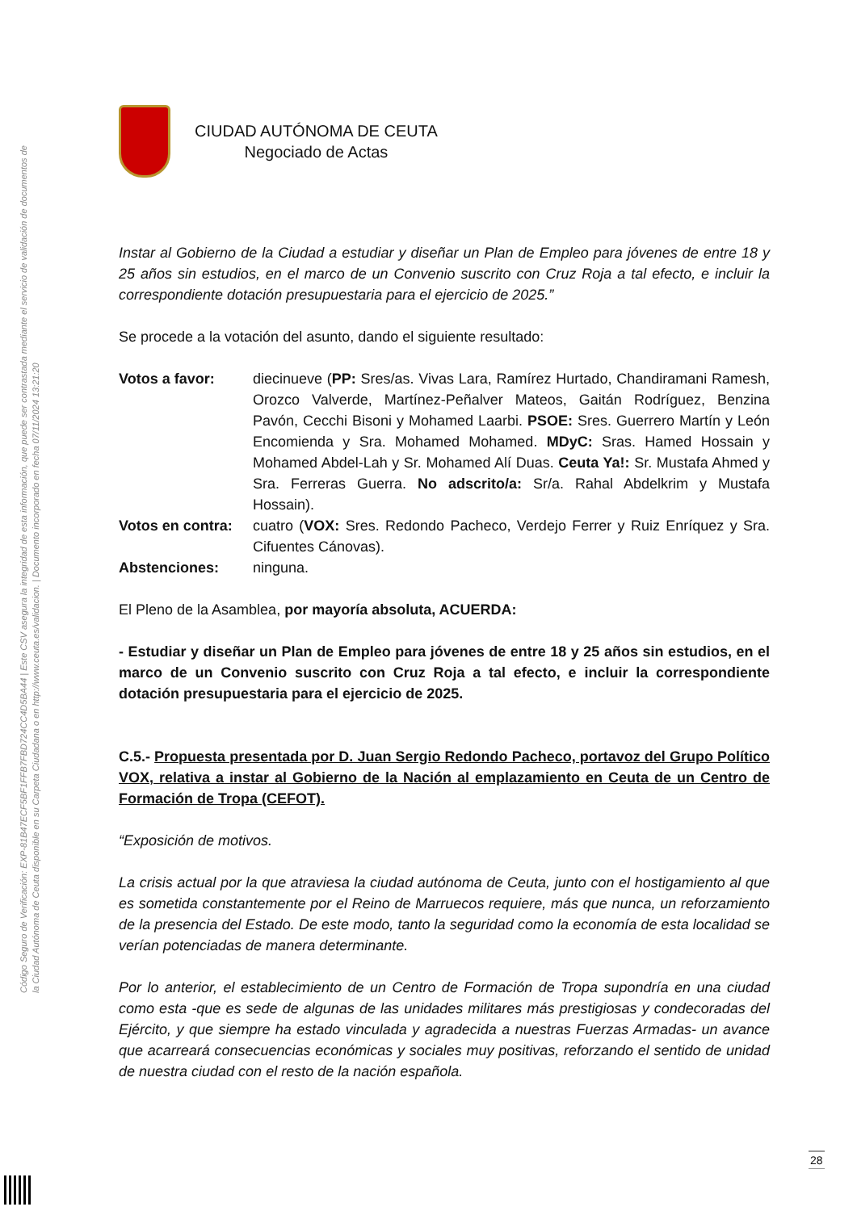Código Seguro de Verificación: EXP-81B47ECF5BF1FFB7FBD724CC4D5BA44 | Este CSV asegura la integridad de esta información, que puede ser contrastada mediante el servicio de validación de documentos de la Ciudad Autónoma de Ceuta disponible en su Carpeta Ciudadana o en http://www.ceuta.es/validacion. | Documento incorporado en fecha 07/11/2024 13:21:20
CIUDAD AUTÓNOMA DE CEUTA
Negociado de Actas
Instar al Gobierno de la Ciudad a estudiar y diseñar un Plan de Empleo para jóvenes de entre 18 y 25 años sin estudios, en el marco de un Convenio suscrito con Cruz Roja a tal efecto, e incluir la correspondiente dotación presupuestaria para el ejercicio de 2025.”
Se procede a la votación del asunto, dando el siguiente resultado:
Votos a favor: diecinueve (PP: Sres/as. Vivas Lara, Ramírez Hurtado, Chandiramani Ramesh, Orozco Valverde, Martínez-Peñalver Mateos, Gaitán Rodríguez, Benzina Pavón, Cecchi Bisoni y Mohamed Laarbi. PSOE: Sres. Guerrero Martín y León Encomienda y Sra. Mohamed Mohamed. MDyC: Sras. Hamed Hossain y Mohamed Abdel-Lah y Sr. Mohamed Alí Duas. Ceuta Ya!: Sr. Mustafa Ahmed y Sra. Ferreras Guerra. No adscrito/a: Sr/a. Rahal Abdelkrim y Mustafa Hossain).
Votos en contra: cuatro (VOX: Sres. Redondo Pacheco, Verdejo Ferrer y Ruiz Enríquez y Sra. Cifuentes Cánovas).
Abstenciones: ninguna.
El Pleno de la Asamblea, por mayoría absoluta, ACUERDA:
- Estudiar y diseñar un Plan de Empleo para jóvenes de entre 18 y 25 años sin estudios, en el marco de un Convenio suscrito con Cruz Roja a tal efecto, e incluir la correspondiente dotación presupuestaria para el ejercicio de 2025.
C.5.- Propuesta presentada por D. Juan Sergio Redondo Pacheco, portavoz del Grupo Político VOX, relativa a instar al Gobierno de la Nación al emplazamiento en Ceuta de un Centro de Formación de Tropa (CEFOT).
“Exposición de motivos.
La crisis actual por la que atraviesa la ciudad autónoma de Ceuta, junto con el hostigamiento al que es sometida constantemente por el Reino de Marruecos requiere, más que nunca, un reforzamiento de la presencia del Estado. De este modo, tanto la seguridad como la economía de esta localidad se verían potenciadas de manera determinante.
Por lo anterior, el establecimiento de un Centro de Formación de Tropa supondría en una ciudad como esta -que es sede de algunas de las unidades militares más prestigiosas y condecoradas del Ejército, y que siempre ha estado vinculada y agradecida a nuestras Fuerzas Armadas- un avance que acarreará consecuencias económicas y sociales muy positivas, reforzando el sentido de unidad de nuestra ciudad con el resto de la nación española.
28